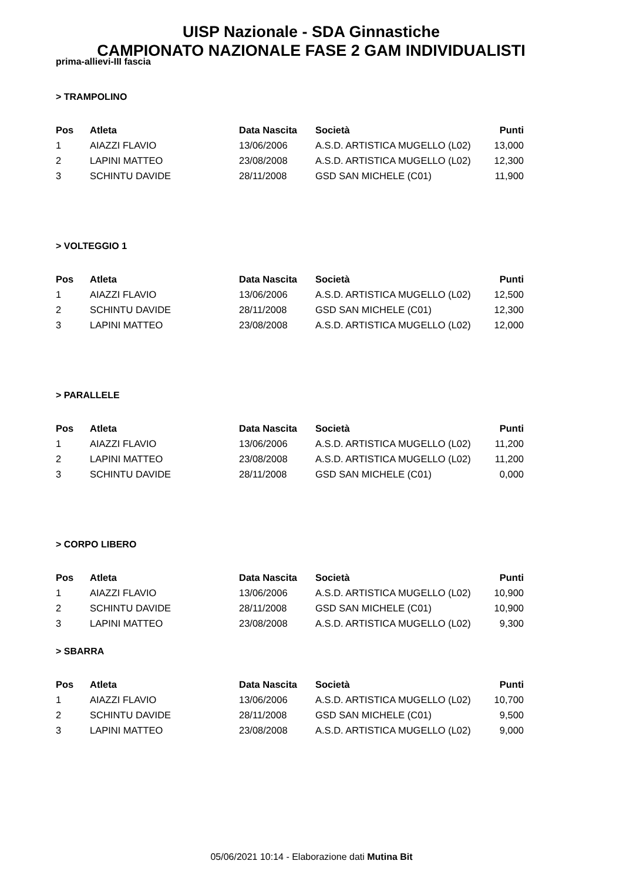UISP Nazionale - SDA Ginnastiche
CAMPIONATO NAZIONALE FASE 2 GAM INDIVIDUALISTI
prima-allievi-III fascia
> TRAMPOLINO
| Pos | Atleta | Data Nascita | Società | Punti |
| --- | --- | --- | --- | --- |
| 1 | AIAZZI FLAVIO | 13/06/2006 | A.S.D. ARTISTICA MUGELLO (L02) | 13,000 |
| 2 | LAPINI MATTEO | 23/08/2008 | A.S.D. ARTISTICA MUGELLO (L02) | 12,300 |
| 3 | SCHINTU DAVIDE | 28/11/2008 | GSD SAN MICHELE (C01) | 11,900 |
> VOLTEGGIO 1
| Pos | Atleta | Data Nascita | Società | Punti |
| --- | --- | --- | --- | --- |
| 1 | AIAZZI FLAVIO | 13/06/2006 | A.S.D. ARTISTICA MUGELLO (L02) | 12,500 |
| 2 | SCHINTU DAVIDE | 28/11/2008 | GSD SAN MICHELE (C01) | 12,300 |
| 3 | LAPINI MATTEO | 23/08/2008 | A.S.D. ARTISTICA MUGELLO (L02) | 12,000 |
> PARALLELE
| Pos | Atleta | Data Nascita | Società | Punti |
| --- | --- | --- | --- | --- |
| 1 | AIAZZI FLAVIO | 13/06/2006 | A.S.D. ARTISTICA MUGELLO (L02) | 11,200 |
| 2 | LAPINI MATTEO | 23/08/2008 | A.S.D. ARTISTICA MUGELLO (L02) | 11,200 |
| 3 | SCHINTU DAVIDE | 28/11/2008 | GSD SAN MICHELE (C01) | 0,000 |
> CORPO LIBERO
| Pos | Atleta | Data Nascita | Società | Punti |
| --- | --- | --- | --- | --- |
| 1 | AIAZZI FLAVIO | 13/06/2006 | A.S.D. ARTISTICA MUGELLO (L02) | 10,900 |
| 2 | SCHINTU DAVIDE | 28/11/2008 | GSD SAN MICHELE (C01) | 10,900 |
| 3 | LAPINI MATTEO | 23/08/2008 | A.S.D. ARTISTICA MUGELLO (L02) | 9,300 |
> SBARRA
| Pos | Atleta | Data Nascita | Società | Punti |
| --- | --- | --- | --- | --- |
| 1 | AIAZZI FLAVIO | 13/06/2006 | A.S.D. ARTISTICA MUGELLO (L02) | 10,700 |
| 2 | SCHINTU DAVIDE | 28/11/2008 | GSD SAN MICHELE (C01) | 9,500 |
| 3 | LAPINI MATTEO | 23/08/2008 | A.S.D. ARTISTICA MUGELLO (L02) | 9,000 |
05/06/2021 10:14 - Elaborazione dati Mutina Bit